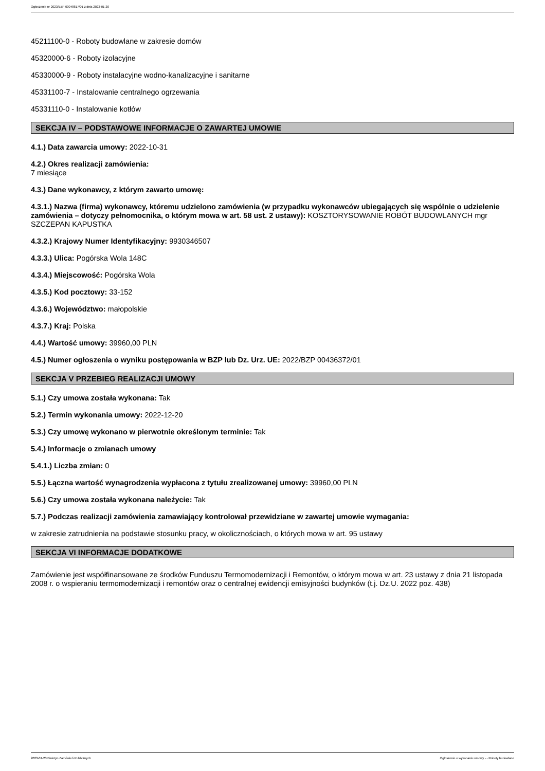Ogłoszenie nr 2023/BZP 00048817/01 z dnia 2023-01-20
45211100-0 - Roboty budowlane w zakresie domów
45320000-6 - Roboty izolacyjne
45330000-9 - Roboty instalacyjne wodno-kanalizacyjne i sanitarne
45331100-7 - Instalowanie centralnego ogrzewania
45331110-0 - Instalowanie kotłów
SEKCJA IV – PODSTAWOWE INFORMACJE O ZAWARTEJ UMOWIE
4.1.) Data zawarcia umowy: 2022-10-31
4.2.) Okres realizacji zamówienia:
7 miesiące
4.3.) Dane wykonawcy, z którym zawarto umowę:
4.3.1.) Nazwa (firma) wykonawcy, któremu udzielono zamówienia (w przypadku wykonawców ubiegających się wspólnie o udzielenie zamówienia – dotyczy pełnomocnika, o którym mowa w art. 58 ust. 2 ustawy): KOSZTORYSOWANIE ROBÓT BUDOWLANYCH mgr SZCZEPAN KAPUSTKA
4.3.2.) Krajowy Numer Identyfikacyjny: 9930346507
4.3.3.) Ulica: Pogórska Wola 148C
4.3.4.) Miejscowość: Pogórska Wola
4.3.5.) Kod pocztowy: 33-152
4.3.6.) Województwo: małopolskie
4.3.7.) Kraj: Polska
4.4.) Wartość umowy: 39960,00 PLN
4.5.) Numer ogłoszenia o wyniku postępowania w BZP lub Dz. Urz. UE: 2022/BZP 00436372/01
SEKCJA V PRZEBIEG REALIZACJI UMOWY
5.1.) Czy umowa została wykonana: Tak
5.2.) Termin wykonania umowy: 2022-12-20
5.3.) Czy umowę wykonano w pierwotnie określonym terminie: Tak
5.4.) Informacje o zmianach umowy
5.4.1.) Liczba zmian: 0
5.5.) Łączna wartość wynagrodzenia wypłacona z tytułu zrealizowanej umowy: 39960,00 PLN
5.6.) Czy umowa została wykonana należycie: Tak
5.7.) Podczas realizacji zamówienia zamawiający kontrolował przewidziane w zawartej umowie wymagania:
w zakresie zatrudnienia na podstawie stosunku pracy, w okolicznościach, o których mowa w art. 95 ustawy
SEKCJA VI INFORMACJE DODATKOWE
Zamówienie jest współfinansowane ze środków Funduszu Termomodernizacji i Remontów, o którym mowa w art. 23 ustawy z dnia 21 listopada 2008 r. o wspieraniu termomodernizacji i remontów oraz o centralnej ewidencji emisyjności budynków (t.j. Dz.U. 2022 poz. 438)
2023-01-20 Biuletyn Zamówień Publicznych Ogłoszenie o wykonaniu umowy - - Roboty budowlane